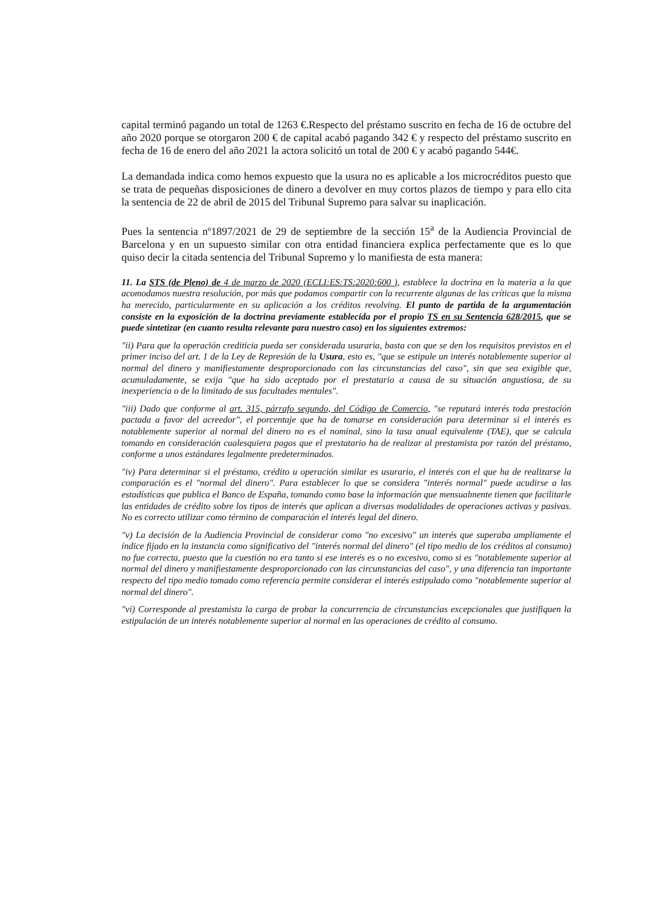capital terminó pagando un total de 1263 €.Respecto del préstamo suscrito en fecha de 16 de octubre del año 2020 porque se otorgaron 200 € de capital acabó pagando 342 € y respecto del préstamo suscrito en fecha de 16 de enero del año 2021 la actora solicitó un total de 200 € y acabó pagando 544€.
La demandada indica como hemos expuesto que la usura no es aplicable a los microcréditos puesto que se trata de pequeñas disposiciones de dinero a devolver en muy cortos plazos de tiempo y para ello cita la sentencia de 22 de abril de 2015 del Tribunal Supremo para salvar su inaplicación.
Pues la sentencia nº1897/2021 de 29 de septiembre de la sección 15<sup>a</sup> de la Audiencia Provincial de Barcelona y en un supuesto similar con otra entidad financiera explica perfectamente que es lo que quiso decir la citada sentencia del Tribunal Supremo y lo manifiesta de esta manera:
11. La STS (de Pleno) de 4 de marzo de 2020 (ECLI:ES:TS:2020:600 ), establece la doctrina en la materia a la que acomodamos nuestra resolución, por más que podamos compartir con la recurrente algunas de las críticas que la misma ha merecido, particularmente en su aplicación a los créditos revolving. El punto de partida de la argumentación consiste en la exposición de la doctrina previamente establecida por el propio TS en su Sentencia 628/2015, que se puede sintetizar (en cuanto resulta relevante para nuestro caso) en los siguientes extremos:
"ii) Para que la operación crediticia pueda ser considerada usuraria, basta con que se den los requisitos previstos en el primer inciso del art. 1 de la Ley de Represión de la Usura, esto es, "que se estipule un interés notablemente superior al normal del dinero y manifiestamente desproporcionado con las circunstancias del caso", sin que sea exigible que, acumuladamente, se exija "que ha sido aceptado por el prestatario a causa de su situación angustiosa, de su inexperiencia o de lo limitado de sus facultades mentales".
"iii) Dado que conforme al art. 315, párrafo segundo, del Código de Comercio, "se reputará interés toda prestación pactada a favor del acreedor", el porcentaje que ha de tomarse en consideración para determinar si el interés es notablemente superior al normal del dinero no es el nominal, sino la tasa anual equivalente (TAE), que se calcula tomando en consideración cualesquiera pagos que el prestatario ha de realizar al prestamista por razón del préstamo, conforme a unos estándares legalmente predeterminados.
"iv) Para determinar si el préstamo, crédito u operación similar es usurario, el interés con el que ha de realizarse la comparación es el "normal del dinero". Para establecer lo que se considera "interés normal" puede acudirse a las estadísticas que publica el Banco de España, tomando como base la información que mensualmente tienen que facilitarle las entidades de crédito sobre los tipos de interés que aplican a diversas modalidades de operaciones activas y pasivas. No es correcto utilizar como término de comparación el interés legal del dinero.
"v) La decisión de la Audiencia Provincial de considerar como "no excesivo" un interés que superaba ampliamente el índice fijado en la instancia como significativo del "interés normal del dinero" (el tipo medio de los créditos al consumo) no fue correcta, puesto que la cuestión no era tanto si ese interés es o no excesivo, como si es "notablemente superior al normal del dinero y manifiestamente desproporcionado con las circunstancias del caso", y una diferencia tan importante respecto del tipo medio tomado como referencia permite considerar el interés estipulado como "notablemente superior al normal del dinero".
"vi) Corresponde al prestamista la carga de probar la concurrencia de circunstancias excepcionales que justifiquen la estipulación de un interés notablemente superior al normal en las operaciones de crédito al consumo.